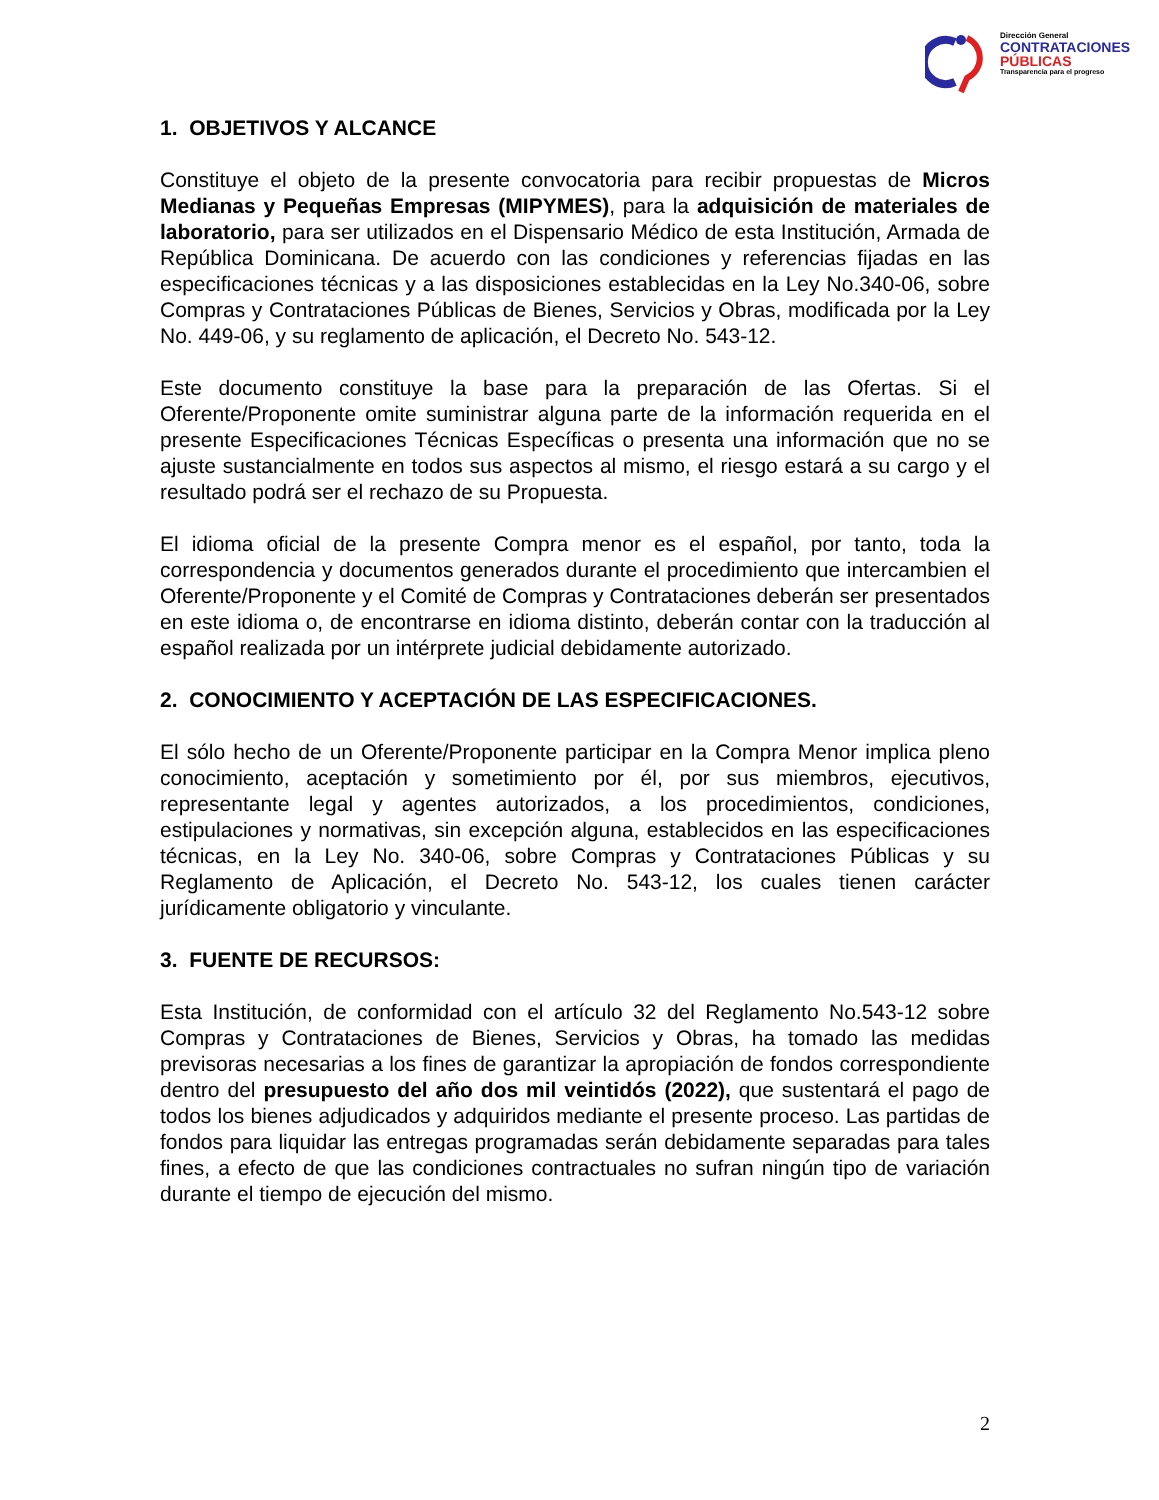Dirección General
CONTRATACIONES
PÚBLICAS
Transparencia para el progreso
1. OBJETIVOS Y ALCANCE
Constituye el objeto de la presente convocatoria para recibir propuestas de Micros Medianas y Pequeñas Empresas (MIPYMES), para la adquisición de materiales de laboratorio, para ser utilizados en el Dispensario Médico de esta Institución, Armada de República Dominicana. De acuerdo con las condiciones y referencias fijadas en las especificaciones técnicas y a las disposiciones establecidas en la Ley No.340-06, sobre Compras y Contrataciones Públicas de Bienes, Servicios y Obras, modificada por la Ley No. 449-06, y su reglamento de aplicación, el Decreto No. 543-12.
Este documento constituye la base para la preparación de las Ofertas. Si el Oferente/Proponente omite suministrar alguna parte de la información requerida en el presente Especificaciones Técnicas Específicas o presenta una información que no se ajuste sustancialmente en todos sus aspectos al mismo, el riesgo estará a su cargo y el resultado podrá ser el rechazo de su Propuesta.
El idioma oficial de la presente Compra menor es el español, por tanto, toda la correspondencia y documentos generados durante el procedimiento que intercambien el Oferente/Proponente y el Comité de Compras y Contrataciones deberán ser presentados en este idioma o, de encontrarse en idioma distinto, deberán contar con la traducción al español realizada por un intérprete judicial debidamente autorizado.
2. CONOCIMIENTO Y ACEPTACIÓN DE LAS ESPECIFICACIONES.
El sólo hecho de un Oferente/Proponente participar en la Compra Menor implica pleno conocimiento, aceptación y sometimiento por él, por sus miembros, ejecutivos, representante legal y agentes autorizados, a los procedimientos, condiciones, estipulaciones y normativas, sin excepción alguna, establecidos en las especificaciones técnicas, en la Ley No. 340-06, sobre Compras y Contrataciones Públicas y su Reglamento de Aplicación, el Decreto No. 543-12, los cuales tienen carácter jurídicamente obligatorio y vinculante.
3. FUENTE DE RECURSOS:
Esta Institución, de conformidad con el artículo 32 del Reglamento No.543-12 sobre Compras y Contrataciones de Bienes, Servicios y Obras, ha tomado las medidas previsoras necesarias a los fines de garantizar la apropiación de fondos correspondiente dentro del presupuesto del año dos mil veintidós (2022), que sustentará el pago de todos los bienes adjudicados y adquiridos mediante el presente proceso. Las partidas de fondos para liquidar las entregas programadas serán debidamente separadas para tales fines, a efecto de que las condiciones contractuales no sufran ningún tipo de variación durante el tiempo de ejecución del mismo.
2